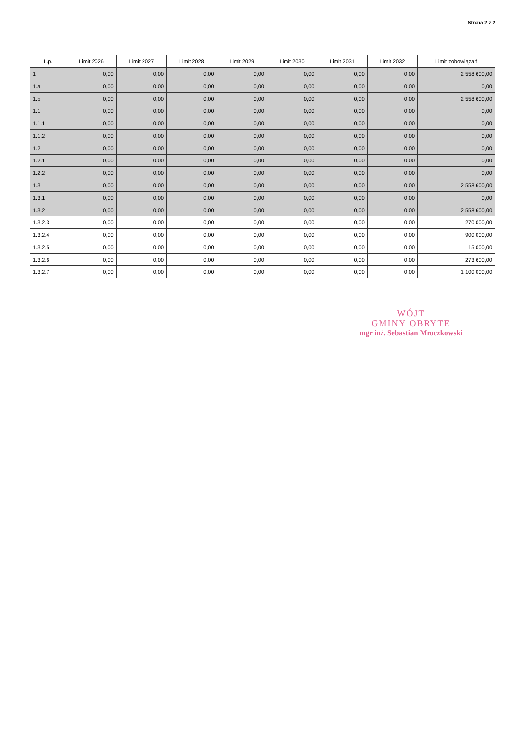Strona 2 z 2
| L.p. | Limit 2026 | Limit 2027 | Limit 2028 | Limit 2029 | Limit 2030 | Limit 2031 | Limit 2032 | Limit zobowiązań |
| --- | --- | --- | --- | --- | --- | --- | --- | --- |
| 1 | 0,00 | 0,00 | 0,00 | 0,00 | 0,00 | 0,00 | 0,00 | 2 558 600,00 |
| 1.a | 0,00 | 0,00 | 0,00 | 0,00 | 0,00 | 0,00 | 0,00 | 0,00 |
| 1.b | 0,00 | 0,00 | 0,00 | 0,00 | 0,00 | 0,00 | 0,00 | 2 558 600,00 |
| 1.1 | 0,00 | 0,00 | 0,00 | 0,00 | 0,00 | 0,00 | 0,00 | 0,00 |
| 1.1.1 | 0,00 | 0,00 | 0,00 | 0,00 | 0,00 | 0,00 | 0,00 | 0,00 |
| 1.1.2 | 0,00 | 0,00 | 0,00 | 0,00 | 0,00 | 0,00 | 0,00 | 0,00 |
| 1.2 | 0,00 | 0,00 | 0,00 | 0,00 | 0,00 | 0,00 | 0,00 | 0,00 |
| 1.2.1 | 0,00 | 0,00 | 0,00 | 0,00 | 0,00 | 0,00 | 0,00 | 0,00 |
| 1.2.2 | 0,00 | 0,00 | 0,00 | 0,00 | 0,00 | 0,00 | 0,00 | 0,00 |
| 1.3 | 0,00 | 0,00 | 0,00 | 0,00 | 0,00 | 0,00 | 0,00 | 2 558 600,00 |
| 1.3.1 | 0,00 | 0,00 | 0,00 | 0,00 | 0,00 | 0,00 | 0,00 | 0,00 |
| 1.3.2 | 0,00 | 0,00 | 0,00 | 0,00 | 0,00 | 0,00 | 0,00 | 2 558 600,00 |
| 1.3.2.3 | 0,00 | 0,00 | 0,00 | 0,00 | 0,00 | 0,00 | 0,00 | 270 000,00 |
| 1.3.2.4 | 0,00 | 0,00 | 0,00 | 0,00 | 0,00 | 0,00 | 0,00 | 900 000,00 |
| 1.3.2.5 | 0,00 | 0,00 | 0,00 | 0,00 | 0,00 | 0,00 | 0,00 | 15 000,00 |
| 1.3.2.6 | 0,00 | 0,00 | 0,00 | 0,00 | 0,00 | 0,00 | 0,00 | 273 600,00 |
| 1.3.2.7 | 0,00 | 0,00 | 0,00 | 0,00 | 0,00 | 0,00 | 0,00 | 1 100 000,00 |
WÓJT
GMINY OBRYTE
mgr inż. Sebastian Mroczkowski